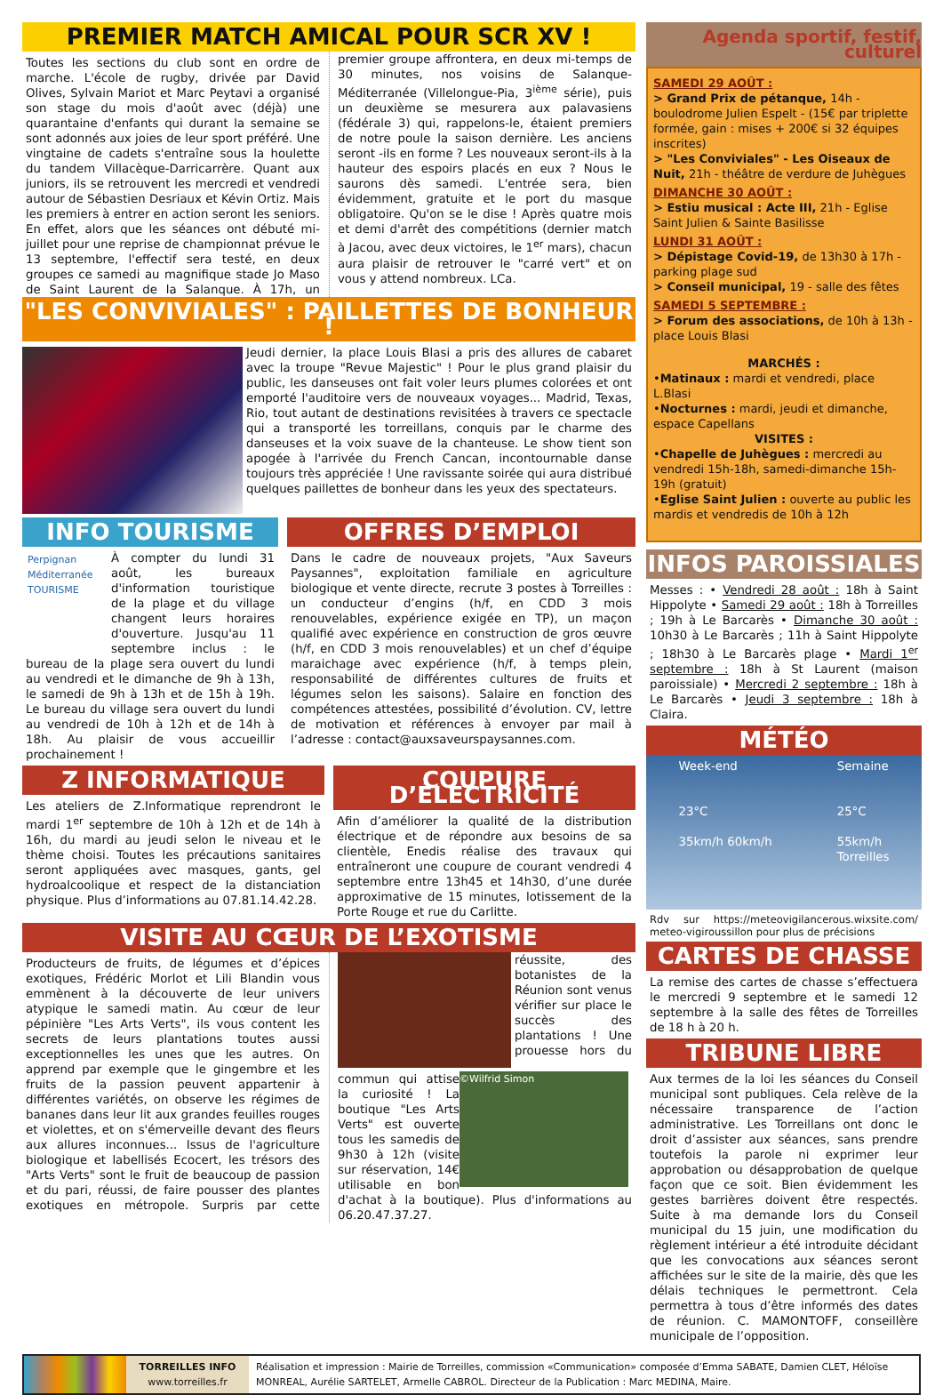PREMIER MATCH AMICAL POUR SCR XV !
Toutes les sections du club sont en ordre de marche. L'école de rugby, drivée par David Olives, Sylvain Mariot et Marc Peytavi a organisé son stage du mois d'août avec (déjà) une quarantaine d'enfants qui durant la semaine se sont adonnés aux joies de leur sport préféré. Une vingtaine de cadets s'entraîne sous la houlette du tandem Villacèque-Darricarrère. Quant aux juniors, ils se retrouvent les mercredi et vendredi autour de Sébastien Desriaux et Kévin Ortiz. Mais les premiers à entrer en action seront les seniors. En effet, alors que les séances ont débuté mi-juillet pour une reprise de championnat prévue le 13 septembre, l'effectif sera testé, en deux groupes ce samedi au magnifique stade Jo Maso de Saint Laurent de la Salanque. À 17h, un premier groupe affrontera, en deux mi-temps de 30 minutes, nos voisins de Salanque-Méditerranée (Villelongue-Pia, 3<sup>ième</sup> série), puis un deuxième se mesurera aux palavasiens (fédérale 3) qui, rappelons-le, étaient premiers de notre poule la saison dernière. Les anciens seront -ils en forme ? Les nouveaux seront-ils à la hauteur des espoirs placés en eux ? Nous le saurons dès samedi. L'entrée sera, bien évidemment, gratuite et le port du masque obligatoire. Qu'on se le dise ! Après quatre mois et demi d'arrêt des compétitions (dernier match à Jacou, avec deux victoires, le 1<sup>er</sup> mars), chacun aura plaisir de retrouver le "carré vert" et on vous y attend nombreux. LCa.
"LES CONVIVIALES" : PAILLETTES DE BONHEUR !
Jeudi dernier, la place Louis Blasi a pris des allures de cabaret avec la troupe "Revue Majestic" ! Pour le plus grand plaisir du public, les danseuses ont fait voler leurs plumes colorées et ont emporté l'auditoire vers de nouveaux voyages... Madrid, Texas, Rio, tout autant de destinations revisitées à travers ce spectacle qui a transporté les torreillans, conquis par le charme des danseuses et la voix suave de la chanteuse. Le show tient son apogée à l'arrivée du French Cancan, incontournable danse toujours très appréciée ! Une ravissante soirée qui aura distribué quelques paillettes de bonheur dans les yeux des spectateurs.
INFO TOURISME
Perpignan Méditerranée TOURISME
À compter du lundi 31 août, les bureaux d'information touristique de la plage et du village changent leurs horaires d'ouverture. Jusqu'au 11 septembre inclus : le bureau de la plage sera ouvert du lundi au vendredi et le dimanche de 9h à 13h, le samedi de 9h à 13h et de 15h à 19h. Le bureau du village sera ouvert du lundi au vendredi de 10h à 12h et de 14h à 18h. Au plaisir de vous accueillir prochainement !
OFFRES D’EMPLOI
Dans le cadre de nouveaux projets, "Aux Saveurs Paysannes", exploitation familiale en agriculture biologique et vente directe, recrute 3 postes à Torreilles : un conducteur d’engins (h/f, en CDD 3 mois renouvelables, expérience exigée en TP), un maçon qualifié avec expérience en construction de gros œuvre (h/f, en CDD 3 mois renouvelables) et un chef d’équipe maraichage avec expérience (h/f, à temps plein, responsabilité de différentes cultures de fruits et légumes selon les saisons). Salaire en fonction des compétences attestées, possibilité d’évolution. CV, lettre de motivation et références à envoyer par mail à l’adresse : contact@auxsaveurspaysannes.com.
Z INFORMATIQUE
Les ateliers de Z.Informatique reprendront le mardi 1<sup>er</sup> septembre de 10h à 12h et de 14h à 16h, du mardi au jeudi selon le niveau et le thème choisi. Toutes les précautions sanitaires seront appliquées avec masques, gants, gel hydroalcoolique et respect de la distanciation physique. Plus d’informations au 07.81.14.42.28.
COUPURE D’ÉLECTRICITÉ
Afin d’améliorer la qualité de la distribution électrique et de répondre aux besoins de sa clientèle, Enedis réalise des travaux qui entraîneront une coupure de courant vendredi 4 septembre entre 13h45 et 14h30, d’une durée approximative de 15 minutes, lotissement de la Porte Rouge et rue du Carlitte.
VISITE AU CŒUR DE L’EXOTISME
Producteurs de fruits, de légumes et d’épices exotiques, Frédéric Morlot et Lili Blandin vous emmènent à la découverte de leur univers atypique le samedi matin. Au cœur de leur pépinière "Les Arts Verts", ils vous content les secrets de leurs plantations toutes aussi exceptionnelles les unes que les autres. On apprend par exemple que le gingembre et les fruits de la passion peuvent appartenir à différentes variétés, on observe les régimes de bananes dans leur lit aux grandes feuilles rouges et violettes, et on s'émerveille devant des fleurs aux allures inconnues... Issus de l'agriculture
©Wilfrid Simon
biologique et labellisés Ecocert, les trésors des "Arts Verts" sont le fruit de beaucoup de passion et du pari, réussi, de faire pousser des plantes exotiques en métropole. Surpris par cette réussite, des botanistes de la Réunion sont venus vérifier sur place le succès des plantations ! Une prouesse hors du commun qui attise la curiosité ! La boutique "Les Arts Verts" est ouverte tous les samedis de 9h30 à 12h (visite sur réservation, 14€ utilisable en bon d'achat à la boutique). Plus d'informations au 06.20.47.37.27.
Agenda sportif, festif, culturel
SAMEDI 29 AOÛT :
> Grand Prix de pétanque, 14h - boulodrome Julien Espelt - (15€ par triplette formée, gain : mises + 200€ si 32 équipes inscrites)
> "Les Conviviales" - Les Oiseaux de Nuit, 21h - théâtre de verdure de Juhègues
DIMANCHE 30 AOÛT :
> Estiu musical : Acte III, 21h - Eglise Saint Julien & Sainte Basilisse
LUNDI 31 AOÛT :
> Dépistage Covid-19, de 13h30 à 17h - parking plage sud
> Conseil municipal, 19 - salle des fêtes
SAMEDI 5 SEPTEMBRE :
> Forum des associations, de 10h à 13h - place Louis Blasi
MARCHÉS :
•Matinaux : mardi et vendredi, place L.Blasi
•Nocturnes : mardi, jeudi et dimanche, espace Capellans
VISITES :
•Chapelle de Juhègues : mercredi au vendredi 15h-18h, samedi-dimanche 15h-19h (gratuit)
•Eglise Saint Julien : ouverte au public les mardis et vendredis de 10h à 12h
INFOS PAROISSIALES
Messes : • Vendredi 28 août : 18h à Saint Hippolyte • Samedi 29 août : 18h à Torreilles ; 19h à Le Barcarès • Dimanche 30 août : 10h30 à Le Barcarès ; 11h à Saint Hippolyte ; 18h30 à Le Barcarès plage • Mardi 1<sup>er</sup> septembre : 18h à St Laurent (maison paroissiale) • Mercredi 2 septembre : 18h à Le Barcarès • Jeudi 3 septembre : 18h à Claira.
MÉTÉO
Week-end
23°C
35km/h 60km/h
Semaine
25°C
55km/h
Torreilles
Rdv sur https://meteovigilancerous.wixsite.com/ meteo-vigiroussillon pour plus de précisions
CARTES DE CHASSE
La remise des cartes de chasse s’effectuera le mercredi 9 septembre et le samedi 12 septembre à la salle des fêtes de Torreilles de 18 h à 20 h.
TRIBUNE LIBRE
Aux termes de la loi les séances du Conseil municipal sont publiques. Cela relève de la nécessaire transparence de l’action administrative. Les Torreillans ont donc le droit d’assister aux séances, sans prendre toutefois la parole ni exprimer leur approbation ou désapprobation de quelque façon que ce soit. Bien évidemment les gestes barrières doivent être respectés. Suite à ma demande lors du Conseil municipal du 15 juin, une modification du règlement intérieur a été introduite décidant que les convocations aux séances seront affichées sur le site de la mairie, dès que les délais techniques le permettront. Cela permettra à tous d’être informés des dates de réunion. C. MAMONTOFF, conseillère municipale de l’opposition.
TORREILLES INFO
www.torreilles.fr
Réalisation et impression : Mairie de Torreilles, commission «Communication» composée d’Emma SABATE, Damien CLET, Héloïse MONREAL, Aurélie SARTELET, Armelle CABROL. Directeur de la Publication : Marc MEDINA, Maire.